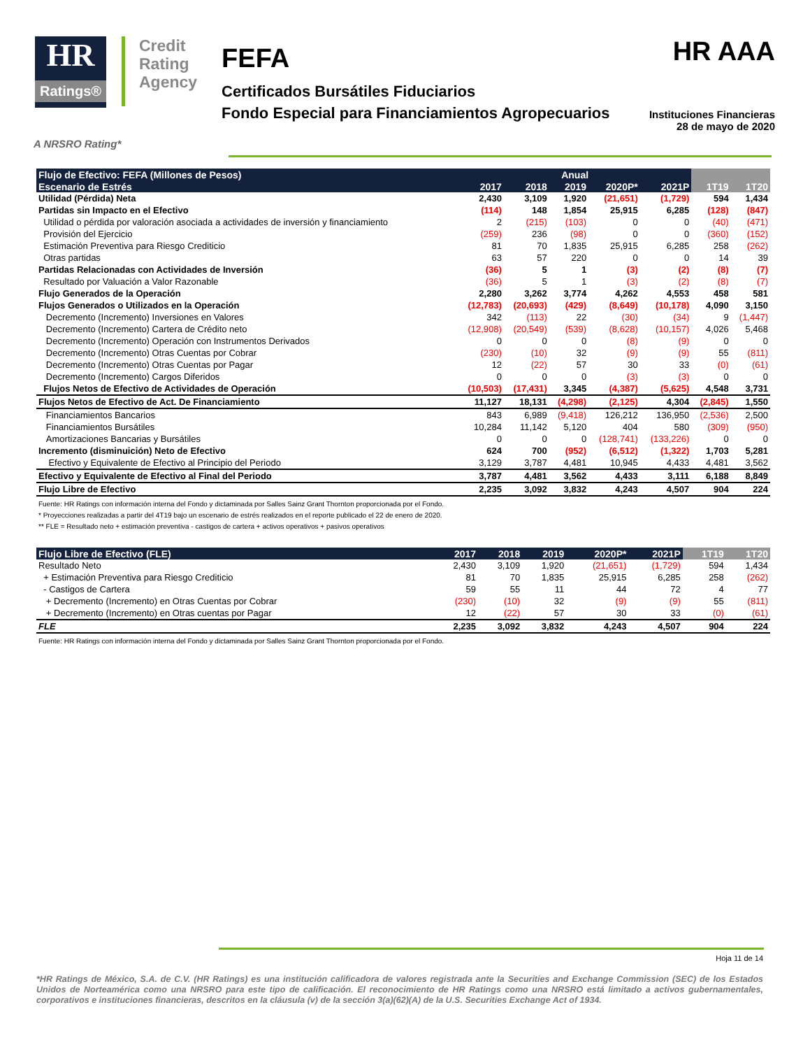HR
Ratings®
Credit
Rating
Agency
FEFA
Certificados Bursátiles Fiduciarios
Fondo Especial para Financiamientos Agropecuarios
HR AAA
Instituciones Financieras
28 de mayo de 2020
A NRSRO Rating*
| Flujo de Efectivo: FEFA (Millones de Pesos) | Anual | | | | | | |
| --- | --- | --- | --- | --- | --- | --- | --- |
| Escenario de Estrés | 2017 | 2018 | 2019 | 2020P* | 2021P | 1T19 | 1T20 |
| Utilidad (Pérdida) Neta | 2,430 | 3,109 | 1,920 | (21,651) | (1,729) | 594 | 1,434 |
| Partidas sin Impacto en el Efectivo | (114) | 148 | 1,854 | 25,915 | 6,285 | (128) | (847) |
| Utilidad o pérdida por valoración asociada a actividades de inversión y financiamiento | 2 | (215) | (103) | 0 | 0 | (40) | (471) |
| Provisión del Ejercicio | (259) | 236 | (98) | 0 | 0 | (360) | (152) |
| Estimación Preventiva para Riesgo Crediticio | 81 | 70 | 1,835 | 25,915 | 6,285 | 258 | (262) |
| Otras partidas | 63 | 57 | 220 | 0 | 0 | 14 | 39 |
| Partidas Relacionadas con Actividades de Inversión | (36) | 5 | 1 | (3) | (2) | (8) | (7) |
| Resultado por Valuación a Valor Razonable | (36) | 5 | 1 | (3) | (2) | (8) | (7) |
| Flujo Generados de la Operación | 2,280 | 3,262 | 3,774 | 4,262 | 4,553 | 458 | 581 |
| Flujos Generados o Utilizados en la Operación | (12,783) | (20,693) | (429) | (8,649) | (10,178) | 4,090 | 3,150 |
| Decremento (Incremento) Inversiones en Valores | 342 | (113) | 22 | (30) | (34) | 9 | (1,447) |
| Decremento (Incremento) Cartera de Crédito neto | (12,908) | (20,549) | (539) | (8,628) | (10,157) | 4,026 | 5,468 |
| Decremento (Incremento) Operación con Instrumentos Derivados | 0 | 0 | 0 | (8) | (9) | 0 | 0 |
| Decremento (Incremento) Otras Cuentas por Cobrar | (230) | (10) | 32 | (9) | (9) | 55 | (811) |
| Decremento (Incremento) Otras Cuentas por Pagar | 12 | (22) | 57 | 30 | 33 | (0) | (61) |
| Decremento (Incremento) Cargos Diferidos | 0 | 0 | 0 | (3) | (3) | 0 | 0 |
| Flujos Netos de Efectivo de Actividades de Operación | (10,503) | (17,431) | 3,345 | (4,387) | (5,625) | 4,548 | 3,731 |
| Flujos Netos de Efectivo de Act. De Financiamiento | 11,127 | 18,131 | (4,298) | (2,125) | 4,304 | (2,845) | 1,550 |
| Financiamientos Bancarios | 843 | 6,989 | (9,418) | 126,212 | 136,950 | (2,536) | 2,500 |
| Financiamientos Bursátiles | 10,284 | 11,142 | 5,120 | 404 | 580 | (309) | (950) |
| Amortizaciones Bancarias y Bursátiles | 0 | 0 | 0 | (128,741) | (133,226) | 0 | 0 |
| Incremento (disminuición) Neto de Efectivo | 624 | 700 | (952) | (6,512) | (1,322) | 1,703 | 5,281 |
| Efectivo y Equivalente de Efectivo al Principio del Periodo | 3,129 | 3,787 | 4,481 | 10,945 | 4,433 | 4,481 | 3,562 |
| Efectivo y Equivalente de Efectivo al Final del Periodo | 3,787 | 4,481 | 3,562 | 4,433 | 3,111 | 6,188 | 8,849 |
| Flujo Libre de Efectivo | 2,235 | 3,092 | 3,832 | 4,243 | 4,507 | 904 | 224 |
Fuente: HR Ratings con información interna del Fondo y dictaminada por Salles Sainz Grant Thornton proporcionada por el Fondo.
* Proyecciones realizadas a partir del 4T19 bajo un escenario de estrés realizados en el reporte publicado el 22 de enero de 2020.
** FLE = Resultado neto + estimación preventiva - castigos de cartera + activos operativos + pasivos operativos
| Flujo Libre de Efectivo (FLE) | 2017 | 2018 | 2019 | 2020P* | 2021P | 1T19 | 1T20 |
| --- | --- | --- | --- | --- | --- | --- | --- |
| Resultado Neto | 2,430 | 3,109 | 1,920 | (21,651) | (1,729) | 594 | 1,434 |
| + Estimación Preventiva para Riesgo Crediticio | 81 | 70 | 1,835 | 25,915 | 6,285 | 258 | (262) |
| - Castigos de Cartera | 59 | 55 | 11 | 44 | 72 | 4 | 77 |
| + Decremento (Incremento) en Otras Cuentas por Cobrar | (230) | (10) | 32 | (9) | (9) | 55 | (811) |
| + Decremento (Incremento) en Otras cuentas por Pagar | 12 | (22) | 57 | 30 | 33 | (0) | (61) |
| FLE | 2,235 | 3,092 | 3,832 | 4,243 | 4,507 | 904 | 224 |
Fuente: HR Ratings con información interna del Fondo y dictaminada por Salles Sainz Grant Thornton proporcionada por el Fondo.
Hoja 11 de 14
*HR Ratings de México, S.A. de C.V. (HR Ratings) es una institución calificadora de valores registrada ante la Securities and Exchange Commission (SEC) de los Estados Unidos de Norteamérica como una NRSRO para este tipo de calificación. El reconocimiento de HR Ratings como una NRSRO está limitado a activos gubernamentales, corporativos e instituciones financieras, descritos en la cláusula (v) de la sección 3(a)(62)(A) de la U.S. Securities Exchange Act of 1934.